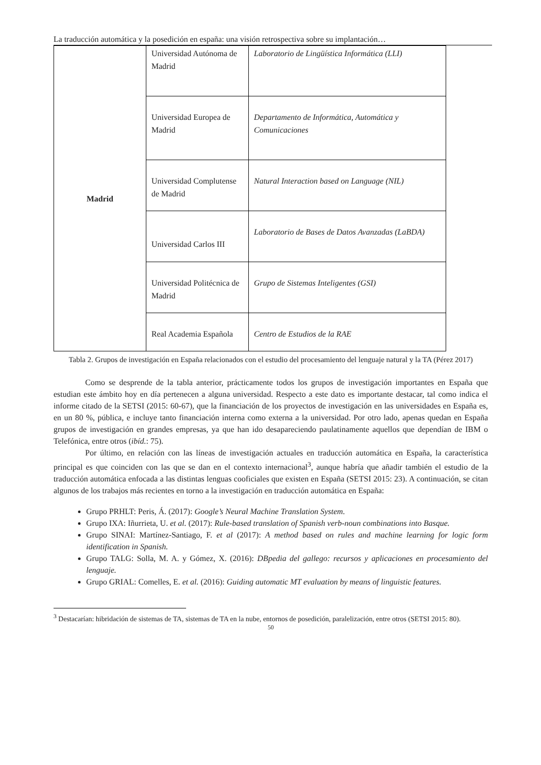La traducción automática y la posedición en españa: una visión retrospectiva sobre su implantación…
| Madrid | Universidad Autónoma de Madrid | Laboratorio de Lingüística Informática (LLI) |
| | Universidad Europea de Madrid | Departamento de Informática, Automática y Comunicaciones |
| | Universidad Complutense de Madrid | Natural Interaction based on Language (NIL) |
| | Universidad Carlos III | Laboratorio de Bases de Datos Avanzadas (LaBDA) |
| | Universidad Politécnica de Madrid | Grupo de Sistemas Inteligentes (GSI) |
| | Real Academia Española | Centro de Estudios de la RAE |
Tabla 2. Grupos de investigación en España relacionados con el estudio del procesamiento del lenguaje natural y la TA (Pérez 2017)
Como se desprende de la tabla anterior, prácticamente todos los grupos de investigación importantes en España que estudian este ámbito hoy en día pertenecen a alguna universidad. Respecto a este dato es importante destacar, tal como indica el informe citado de la SETSI (2015: 60-67), que la financiación de los proyectos de investigación en las universidades en España es, en un 80 %, pública, e incluye tanto financiación interna como externa a la universidad. Por otro lado, apenas quedan en España grupos de investigación en grandes empresas, ya que han ido desapareciendo paulatinamente aquellos que dependían de IBM o Telefónica, entre otros (ibíd.: 75).
Por último, en relación con las líneas de investigación actuales en traducción automática en España, la característica principal es que coinciden con las que se dan en el contexto internacional<sup>3</sup>, aunque habría que añadir también el estudio de la traducción automática enfocada a las distintas lenguas cooficiales que existen en España (SETSI 2015: 23). A continuación, se citan algunos de los trabajos más recientes en torno a la investigación en traducción automática en España:
Grupo PRHLT: Peris, Á. (2017): Google’s Neural Machine Translation System.
Grupo IXA: Iñurrieta, U. et al. (2017): Rule-based translation of Spanish verb-noun combinations into Basque.
Grupo SINAI: Martínez-Santiago, F. et al (2017): A method based on rules and machine learning for logic form identification in Spanish.
Grupo TALG: Solla, M. A. y Gómez, X. (2016): DBpedia del gallego: recursos y aplicaciones en procesamiento del lenguaje.
Grupo GRIAL: Comelles, E. et al. (2016): Guiding automatic MT evaluation by means of linguistic features.
<sup>3</sup> Destacarían: hibridación de sistemas de TA, sistemas de TA en la nube, entornos de posedición, paralelización, entre otros (SETSI 2015: 80).
50